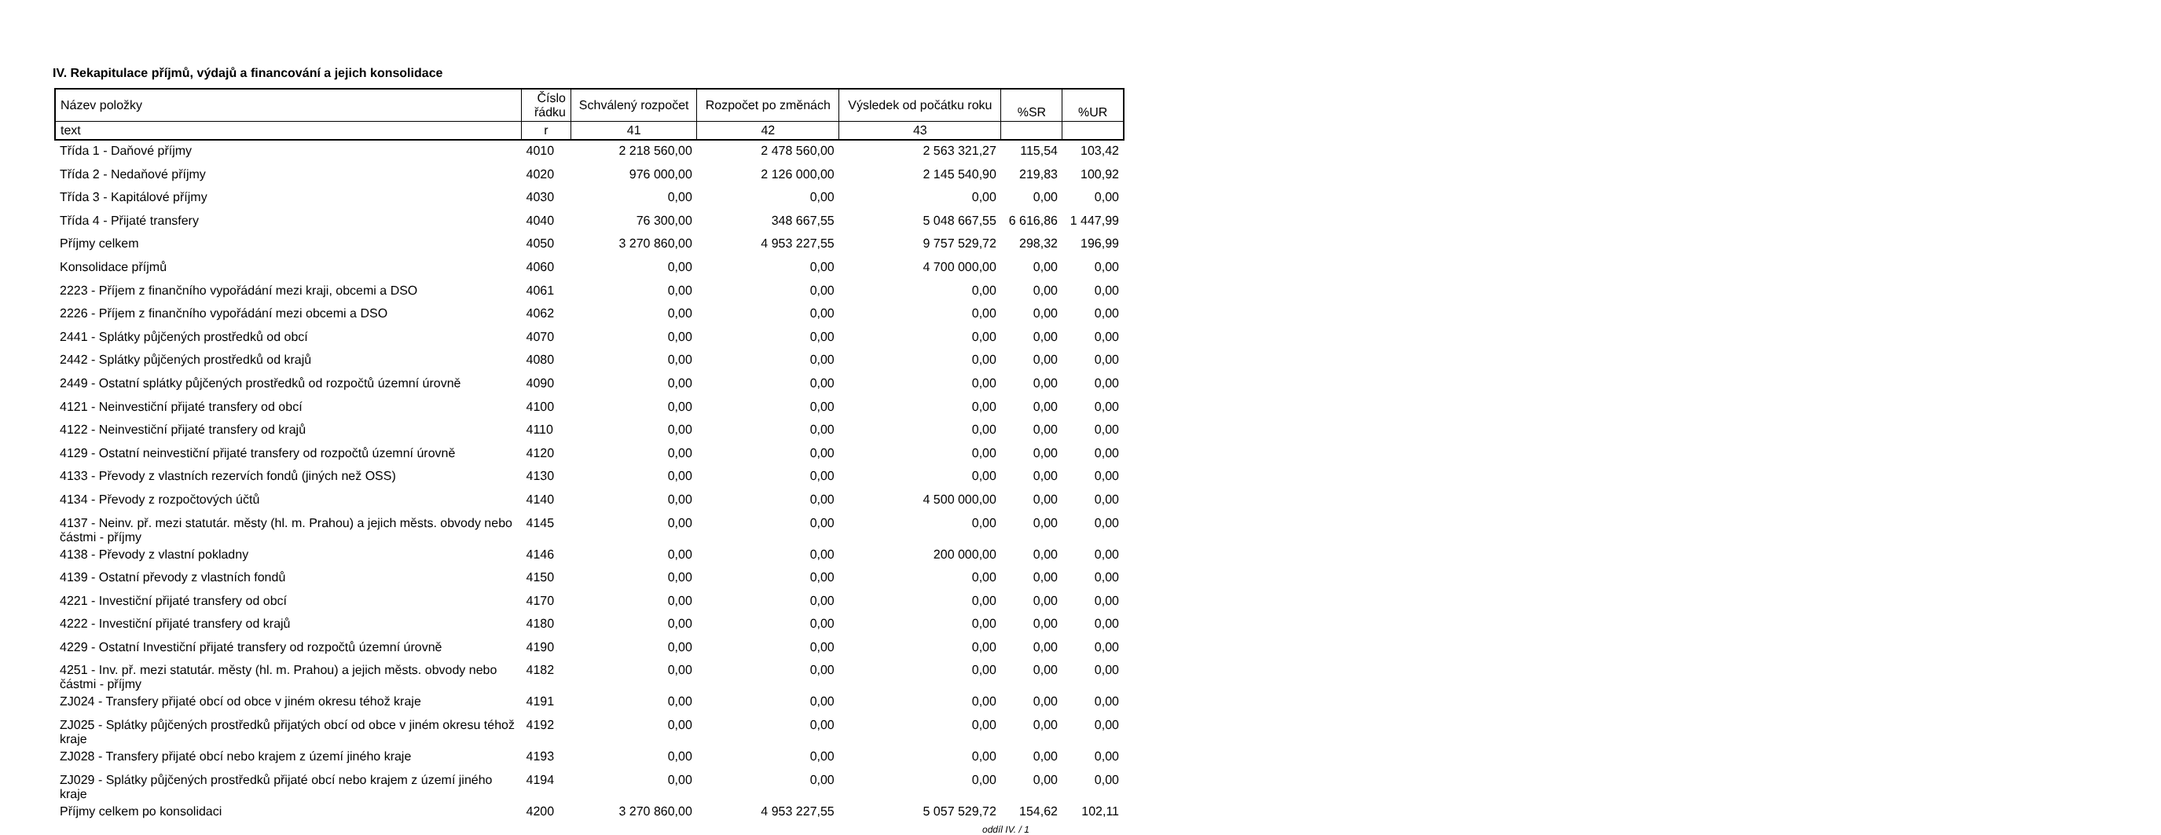IV. Rekapitulace příjmů, výdajů a financování a jejich konsolidace
| Název položky | Číslo řádku | Schválený rozpočet | Rozpočet po změnách | Výsledek od počátku roku | %SR | %UR |
| --- | --- | --- | --- | --- | --- | --- |
| text | r | 41 | 42 | 43 | | |
| Třída 1 - Daňové příjmy | 4010 | 2 218 560,00 | 2 478 560,00 | 2 563 321,27 | 115,54 | 103,42 |
| Třída 2 - Nedaňové příjmy | 4020 | 976 000,00 | 2 126 000,00 | 2 145 540,90 | 219,83 | 100,92 |
| Třída 3 - Kapitálové příjmy | 4030 | 0,00 | 0,00 | 0,00 | 0,00 | 0,00 |
| Třída 4 - Přijaté transfery | 4040 | 76 300,00 | 348 667,55 | 5 048 667,55 | 6 616,86 | 1 447,99 |
| Příjmy celkem | 4050 | 3 270 860,00 | 4 953 227,55 | 9 757 529,72 | 298,32 | 196,99 |
| Konsolidace příjmů | 4060 | 0,00 | 0,00 | 4 700 000,00 | 0,00 | 0,00 |
| 2223 - Příjem z finančního vypořádání mezi kraji, obcemi a DSO | 4061 | 0,00 | 0,00 | 0,00 | 0,00 | 0,00 |
| 2226 - Příjem z finančního vypořádání mezi obcemi a DSO | 4062 | 0,00 | 0,00 | 0,00 | 0,00 | 0,00 |
| 2441 - Splátky půjčených prostředků od obcí | 4070 | 0,00 | 0,00 | 0,00 | 0,00 | 0,00 |
| 2442 - Splátky půjčených prostředků od krajů | 4080 | 0,00 | 0,00 | 0,00 | 0,00 | 0,00 |
| 2449 - Ostatní splátky půjčených prostředků od rozpočtů územní úrovně | 4090 | 0,00 | 0,00 | 0,00 | 0,00 | 0,00 |
| 4121 - Neinvestiční přijaté transfery od obcí | 4100 | 0,00 | 0,00 | 0,00 | 0,00 | 0,00 |
| 4122 - Neinvestiční přijaté transfery od krajů | 4110 | 0,00 | 0,00 | 0,00 | 0,00 | 0,00 |
| 4129 - Ostatní neinvestiční přijaté transfery od rozpočtů územní úrovně | 4120 | 0,00 | 0,00 | 0,00 | 0,00 | 0,00 |
| 4133 - Převody z vlastních rezervích fondů (jiných než OSS) | 4130 | 0,00 | 0,00 | 0,00 | 0,00 | 0,00 |
| 4134 - Převody z rozpočtových účtů | 4140 | 0,00 | 0,00 | 4 500 000,00 | 0,00 | 0,00 |
| 4137 - Neinv. př. mezi statutár. městy (hl. m. Prahou) a jejich městs. obvody nebo částmi - příjmy | 4145 | 0,00 | 0,00 | 0,00 | 0,00 | 0,00 |
| 4138 - Převody z vlastní pokladny | 4146 | 0,00 | 0,00 | 200 000,00 | 0,00 | 0,00 |
| 4139 - Ostatní převody z vlastních fondů | 4150 | 0,00 | 0,00 | 0,00 | 0,00 | 0,00 |
| 4221 - Investiční přijaté transfery od obcí | 4170 | 0,00 | 0,00 | 0,00 | 0,00 | 0,00 |
| 4222 - Investiční přijaté transfery od krajů | 4180 | 0,00 | 0,00 | 0,00 | 0,00 | 0,00 |
| 4229 - Ostatní Investiční přijaté transfery od rozpočtů územní úrovně | 4190 | 0,00 | 0,00 | 0,00 | 0,00 | 0,00 |
| 4251 - Inv. př. mezi statutár. městy (hl. m. Prahou) a jejich městs. obvody nebo částmi - příjmy | 4182 | 0,00 | 0,00 | 0,00 | 0,00 | 0,00 |
| ZJ024 - Transfery přijaté obcí od obce v jiném okresu téhož kraje | 4191 | 0,00 | 0,00 | 0,00 | 0,00 | 0,00 |
| ZJ025 - Splátky půjčených prostředků přijatých obcí od obce v jiném okresu téhož kraje | 4192 | 0,00 | 0,00 | 0,00 | 0,00 | 0,00 |
| ZJ028 - Transfery přijaté obcí nebo krajem z území jiného kraje | 4193 | 0,00 | 0,00 | 0,00 | 0,00 | 0,00 |
| ZJ029 - Splátky půjčených prostředků přijaté obcí nebo krajem z území jiného kraje | 4194 | 0,00 | 0,00 | 0,00 | 0,00 | 0,00 |
| Příjmy celkem po konsolidaci | 4200 | 3 270 860,00 | 4 953 227,55 | 5 057 529,72 | 154,62 | 102,11 |
oddíl IV. / 1